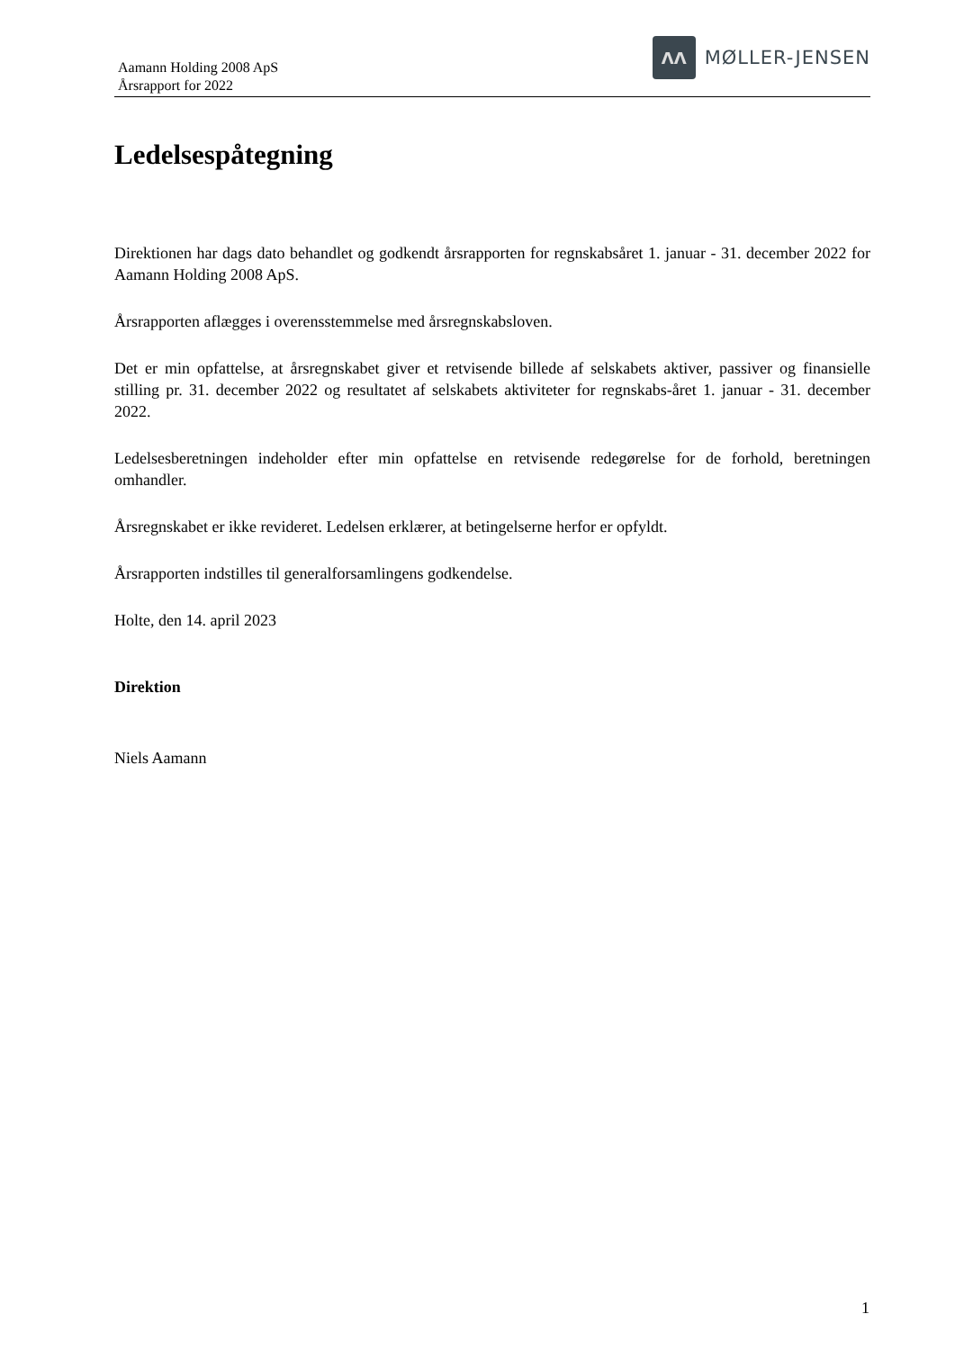Aamann Holding 2008 ApS
Årsrapport for 2022
ΛΛ
MØLLER-JENSEN
Ledelsespåtegning
Direktionen har dags dato behandlet og godkendt årsrapporten for regnskabsåret 1. januar - 31. december 2022 for Aamann Holding 2008 ApS.
Årsrapporten aflægges i overensstemmelse med årsregnskabsloven.
Det er min opfattelse, at årsregnskabet giver et retvisende billede af selskabets aktiver, passiver og finansielle stilling pr. 31. december 2022 og resultatet af selskabets aktiviteter for regnskabs-året 1. januar - 31. december 2022.
Ledelsesberetningen indeholder efter min opfattelse en retvisende redegørelse for de forhold, beretningen omhandler.
Årsregnskabet er ikke revideret. Ledelsen erklærer, at betingelserne herfor er opfyldt.
Årsrapporten indstilles til generalforsamlingens godkendelse.
Holte, den 14. april 2023
Direktion
Niels Aamann
1